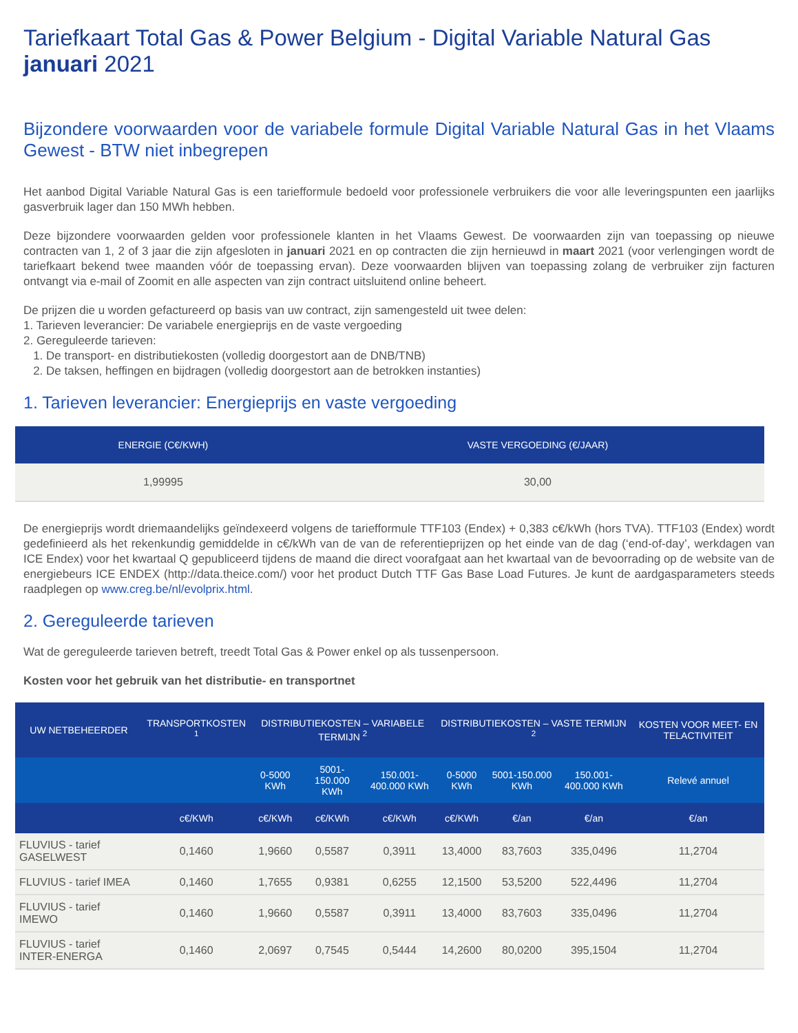Tariefkaart Total Gas & Power Belgium - Digital Variable Natural Gas
januari 2021
Bijzondere voorwaarden voor de variabele formule Digital Variable Natural Gas in het Vlaams Gewest - BTW niet inbegrepen
Het aanbod Digital Variable Natural Gas is een tariefformule bedoeld voor professionele verbruikers die voor alle leveringspunten een jaarlijks gasverbruik lager dan 150 MWh hebben.
Deze bijzondere voorwaarden gelden voor professionele klanten in het Vlaams Gewest. De voorwaarden zijn van toepassing op nieuwe contracten van 1, 2 of 3 jaar die zijn afgesloten in januari 2021 en op contracten die zijn hernieuwd in maart 2021 (voor verlengingen wordt de tariefkaart bekend twee maanden vóór de toepassing ervan). Deze voorwaarden blijven van toepassing zolang de verbruiker zijn facturen ontvangt via e-mail of Zoomit en alle aspecten van zijn contract uitsluitend online beheert.
De prijzen die u worden gefactureerd op basis van uw contract, zijn samengesteld uit twee delen:
1. Tarieven leverancier: De variabele energieprijs en de vaste vergoeding
2. Gereguleerde tarieven:
1. De transport- en distributiekosten (volledig doorgestort aan de DNB/TNB)
2. De taksen, heffingen en bijdragen (volledig doorgestort aan de betrokken instanties)
1. Tarieven leverancier: Energieprijs en vaste vergoeding
| ENERGIE (C€/KWH) | VASTE VERGOEDING (€/JAAR) |
| --- | --- |
| 1,99995 | 30,00 |
De energieprijs wordt driemaandelijks geïndexeerd volgens de tariefformule TTF103 (Endex) + 0,383 c€/kWh (hors TVA). TTF103 (Endex) wordt gedefinieerd als het rekenkundig gemiddelde in c€/kWh van de van de referentieprijzen op het einde van de dag (‘end-of-day’, werkdagen van ICE Endex) voor het kwartaal Q gepubliceerd tijdens de maand die direct voorafgaat aan het kwartaal van de bevoorrading op de website van de energiebeurs ICE ENDEX (http://data.theice.com/) voor het product Dutch TTF Gas Base Load Futures. Je kunt de aardgasparameters steeds raadplegen op www.creg.be/nl/evolprix.html.
2. Gereguleerde tarieven
Wat de gereguleerde tarieven betreft, treedt Total Gas & Power enkel op als tussenpersoon.
Kosten voor het gebruik van het distributie- en transportnet
| UW NETBEHEERDER | TRANSPORTKOSTEN <sup>1</sup> | DISTRIBUTIEKOSTEN – VARIABELE TERMIJN <sup>2</sup> | | | DISTRIBUTIEKOSTEN – VASTE TERMIJN <sup>2</sup> | | | KOSTEN VOOR MEET- EN TELACTIVITEIT |
| --- | --- | --- | --- | --- | --- | --- | --- | --- |
| | | 0-5000 KWh | 5001-150.000 KWh | 150.001-400.000 KWh | 0-5000 KWh | 5001-150.000 KWh | 150.001-400.000 KWh | Relevé annuel |
| | c€/KWh | c€/KWh | c€/KWh | c€/KWh | c€/KWh | €/an | €/an | €/an |
| FLUVIUS - tarief GASELWEST | 0,1460 | 1,9660 | 0,5587 | 0,3911 | 13,4000 | 83,7603 | 335,0496 | 11,2704 |
| FLUVIUS - tarief IMEA | 0,1460 | 1,7655 | 0,9381 | 0,6255 | 12,1500 | 53,5200 | 522,4496 | 11,2704 |
| FLUVIUS - tarief IMEWO | 0,1460 | 1,9660 | 0,5587 | 0,3911 | 13,4000 | 83,7603 | 335,0496 | 11,2704 |
| FLUVIUS - tarief INTER-ENERGA | 0,1460 | 2,0697 | 0,7545 | 0,5444 | 14,2600 | 80,0200 | 395,1504 | 11,2704 |